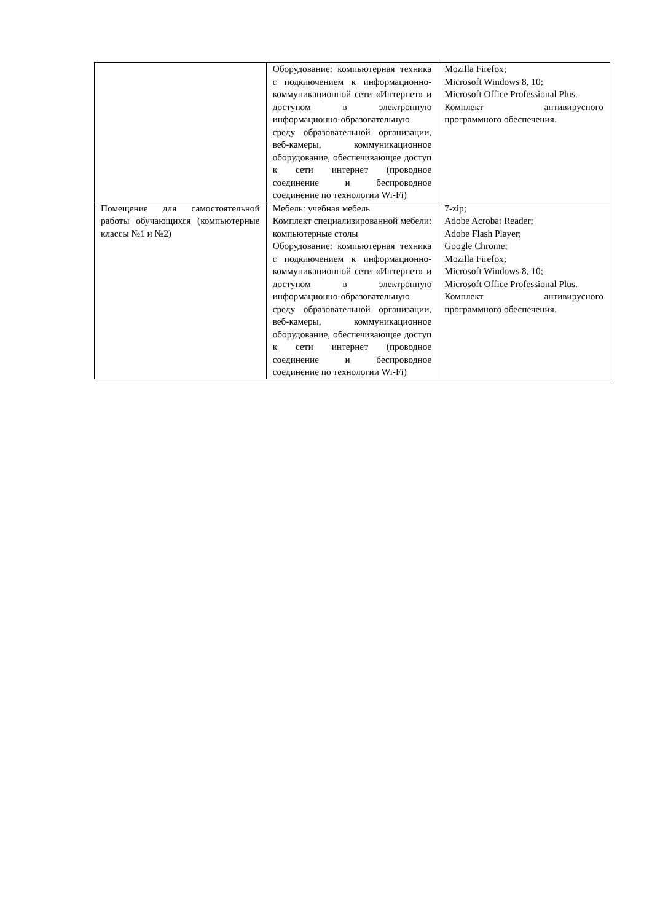| | Оборудование: компьютерная техника с подключением к информационно-коммуникационной сети «Интернет» и доступом в электронную информационно-образовательную среду образовательной организации, веб-камеры, коммуникационное оборудование, обеспечивающее доступ к сети интернет (проводное соединение и беспроводное соединение по технологии Wi-Fi) | Mozilla Firefox; Microsoft Windows 8, 10; Microsoft Office Professional Plus. Комплект антивирусного программного обеспечения. |
| Помещение для самостоятельной работы обучающихся (компьютерные классы №1 и №2) | Мебель: учебная мебель Комплект специализированной мебели: компьютерные столы Оборудование: компьютерная техника с подключением к информационно-коммуникационной сети «Интернет» и доступом в электронную информационно-образовательную среду образовательной организации, веб-камеры, коммуникационное оборудование, обеспечивающее доступ к сети интернет (проводное соединение и беспроводное соединение по технологии Wi-Fi) | 7-zip; Adobe Acrobat Reader; Adobe Flash Player; Google Chrome; Mozilla Firefox; Microsoft Windows 8, 10; Microsoft Office Professional Plus. Комплект антивирусного программного обеспечения. |